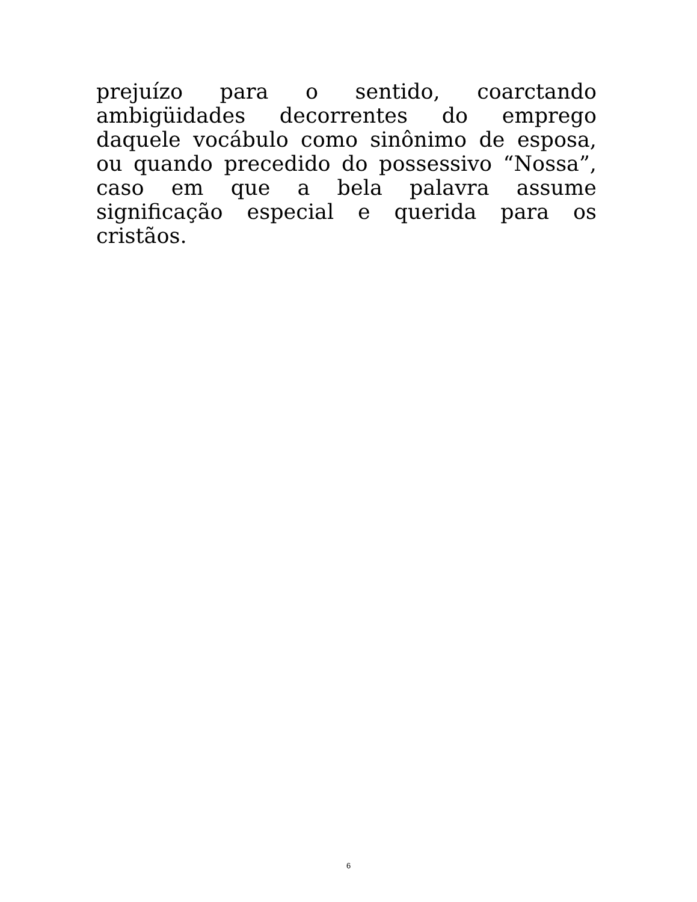prejuízo para o sentido, coarctando ambigüidades decorrentes do emprego daquele vocábulo como sinônimo de esposa, ou quando precedido do possessivo “Nossa”, caso em que a bela palavra assume significação especial e querida para os cristãos.
6